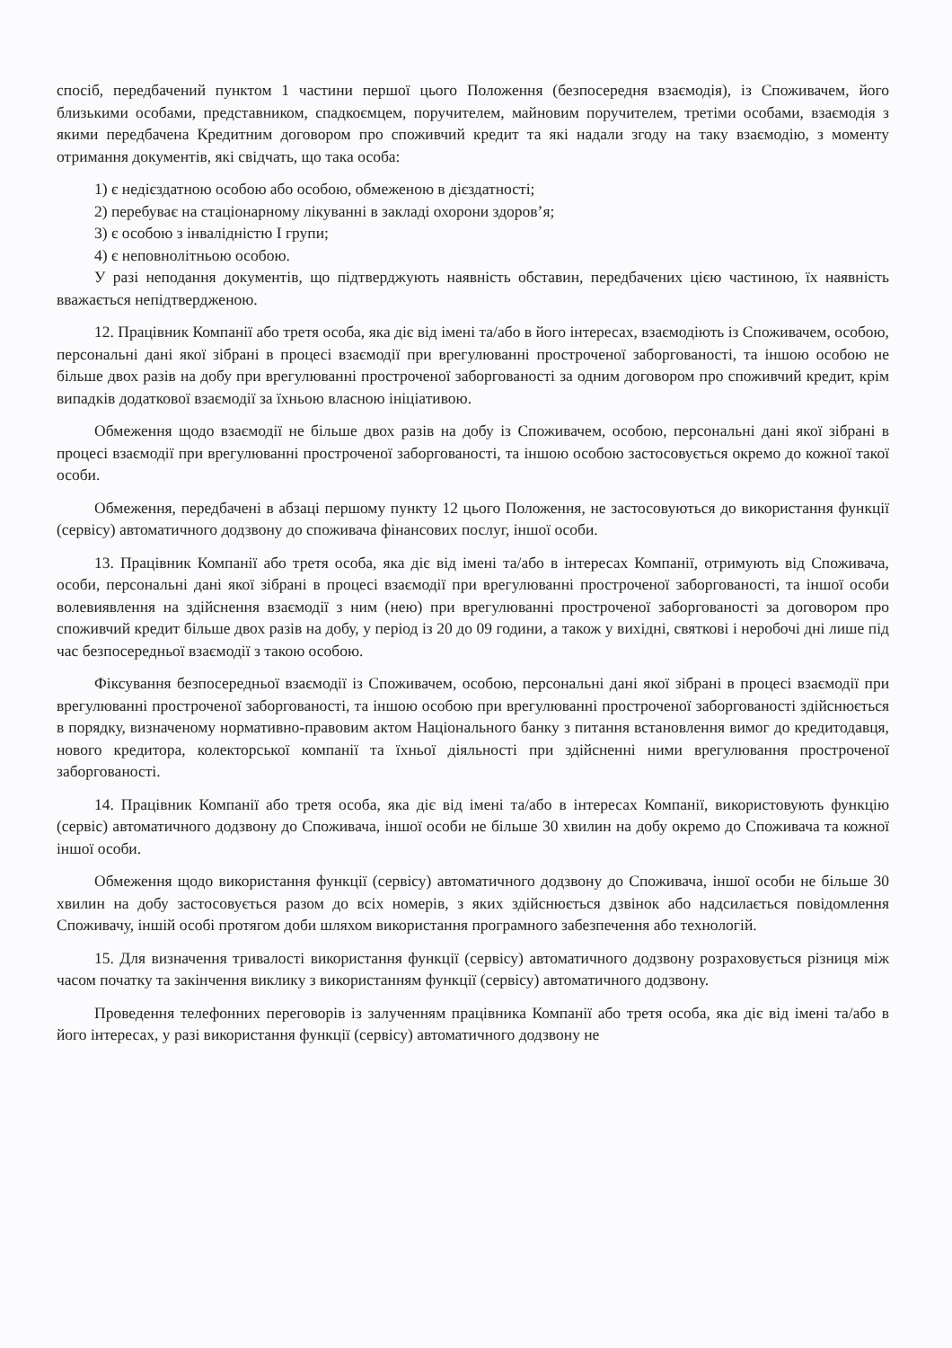спосіб, передбачений пунктом 1 частини першої цього Положення (безпосередня взаємодія), із Споживачем, його близькими особами, представником, спадкоємцем, поручителем, майновим поручителем, третіми особами, взаємодія з якими передбачена Кредитним договором про споживчий кредит та які надали згоду на таку взаємодію, з моменту отримання документів, які свідчать, що така особа:
1) є недієздатною особою або особою, обмеженою в дієздатності;
2) перебуває на стаціонарному лікуванні в закладі охорони здоров’я;
3) є особою з інвалідністю I групи;
4) є неповнолітньою особою.
У разі неподання документів, що підтверджують наявність обставин, передбачених цією частиною, їх наявність вважається непідтвердженою.
12. Працівник Компанії або третя особа, яка діє від імені та/або в його інтересах, взаємодіють із Споживачем, особою, персональні дані якої зібрані в процесі взаємодії при врегулюванні простроченої заборгованості, та іншою особою не більше двох разів на добу при врегулюванні простроченої заборгованості за одним договором про споживчий кредит, крім випадків додаткової взаємодії за їхньою власною ініціативою.
Обмеження щодо взаємодії не більше двох разів на добу із Споживачем, особою, персональні дані якої зібрані в процесі взаємодії при врегулюванні простроченої заборгованості, та іншою особою застосовується окремо до кожної такої особи.
Обмеження, передбачені в абзаці першому пункту 12 цього Положення, не застосовуються до використання функції (сервісу) автоматичного додзвону до споживача фінансових послуг, іншої особи.
13. Працівник Компанії або третя особа, яка діє від імені та/або в інтересах Компанії, отримують від Споживача, особи, персональні дані якої зібрані в процесі взаємодії при врегулюванні простроченої заборгованості, та іншої особи волевиявлення на здійснення взаємодії з ним (нею) при врегулюванні простроченої заборгованості за договором про споживчий кредит більше двох разів на добу, у період із 20 до 09 години, а також у вихідні, святкові і неробочі дні лише під час безпосередньої взаємодії з такою особою.
Фіксування безпосередньої взаємодії із Споживачем, особою, персональні дані якої зібрані в процесі взаємодії при врегулюванні простроченої заборгованості, та іншою особою при врегулюванні простроченої заборгованості здійснюється в порядку, визначеному нормативно-правовим актом Національного банку з питання встановлення вимог до кредитодавця, нового кредитора, колекторської компанії та їхньої діяльності при здійсненні ними врегулювання простроченої заборгованості.
14. Працівник Компанії або третя особа, яка діє від імені та/або в інтересах Компанії, використовують функцію (сервіс) автоматичного додзвону до Споживача, іншої особи не більше 30 хвилин на добу окремо до Споживача та кожної іншої особи.
Обмеження щодо використання функції (сервісу) автоматичного додзвону до Споживача, іншої особи не більше 30 хвилин на добу застосовується разом до всіх номерів, з яких здійснюється дзвінок або надсилається повідомлення Споживачу, іншій особі протягом доби шляхом використання програмного забезпечення або технологій.
15. Для визначення тривалості використання функції (сервісу) автоматичного додзвону розраховується різниця між часом початку та закінчення виклику з використанням функції (сервісу) автоматичного додзвону.
Проведення телефонних переговорів із залученням працівника Компанії або третя особа, яка діє від імені та/або в його інтересах, у разі використання функції (сервісу) автоматичного додзвону не